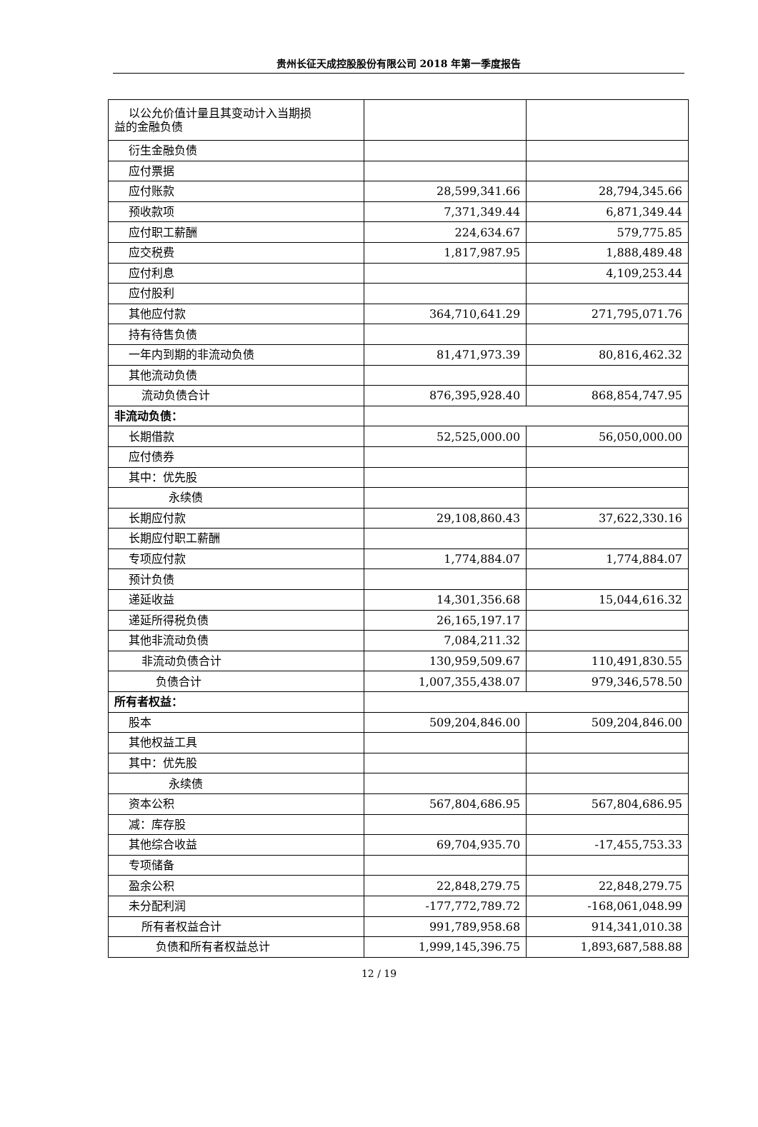贵州长征天成控股股份有限公司 2018 年第一季度报告
| 以公允价值计量且其变动计入当期损 益的金融负债 | | |
| 衍生金融负债 | | |
| 应付票据 | | |
| 应付账款 | 28,599,341.66 | 28,794,345.66 |
| 预收款项 | 7,371,349.44 | 6,871,349.44 |
| 应付职工薪酬 | 224,634.67 | 579,775.85 |
| 应交税费 | 1,817,987.95 | 1,888,489.48 |
| 应付利息 | | 4,109,253.44 |
| 应付股利 | | |
| 其他应付款 | 364,710,641.29 | 271,795,071.76 |
| 持有待售负债 | | |
| 一年内到期的非流动负债 | 81,471,973.39 | 80,816,462.32 |
| 其他流动负债 | | |
| 流动负债合计 | 876,395,928.40 | 868,854,747.95 |
| 非流动负债： | | |
| 长期借款 | 52,525,000.00 | 56,050,000.00 |
| 应付债券 | | |
| 其中：优先股 | | |
| 永续债 | | |
| 长期应付款 | 29,108,860.43 | 37,622,330.16 |
| 长期应付职工薪酬 | | |
| 专项应付款 | 1,774,884.07 | 1,774,884.07 |
| 预计负债 | | |
| 递延收益 | 14,301,356.68 | 15,044,616.32 |
| 递延所得税负债 | 26,165,197.17 | |
| 其他非流动负债 | 7,084,211.32 | |
| 非流动负债合计 | 130,959,509.67 | 110,491,830.55 |
| 负债合计 | 1,007,355,438.07 | 979,346,578.50 |
| 所有者权益： | | |
| 股本 | 509,204,846.00 | 509,204,846.00 |
| 其他权益工具 | | |
| 其中：优先股 | | |
| 永续债 | | |
| 资本公积 | 567,804,686.95 | 567,804,686.95 |
| 减：库存股 | | |
| 其他综合收益 | 69,704,935.70 | -17,455,753.33 |
| 专项储备 | | |
| 盈余公积 | 22,848,279.75 | 22,848,279.75 |
| 未分配利润 | -177,772,789.72 | -168,061,048.99 |
| 所有者权益合计 | 991,789,958.68 | 914,341,010.38 |
| 负债和所有者权益总计 | 1,999,145,396.75 | 1,893,687,588.88 |
12 / 19